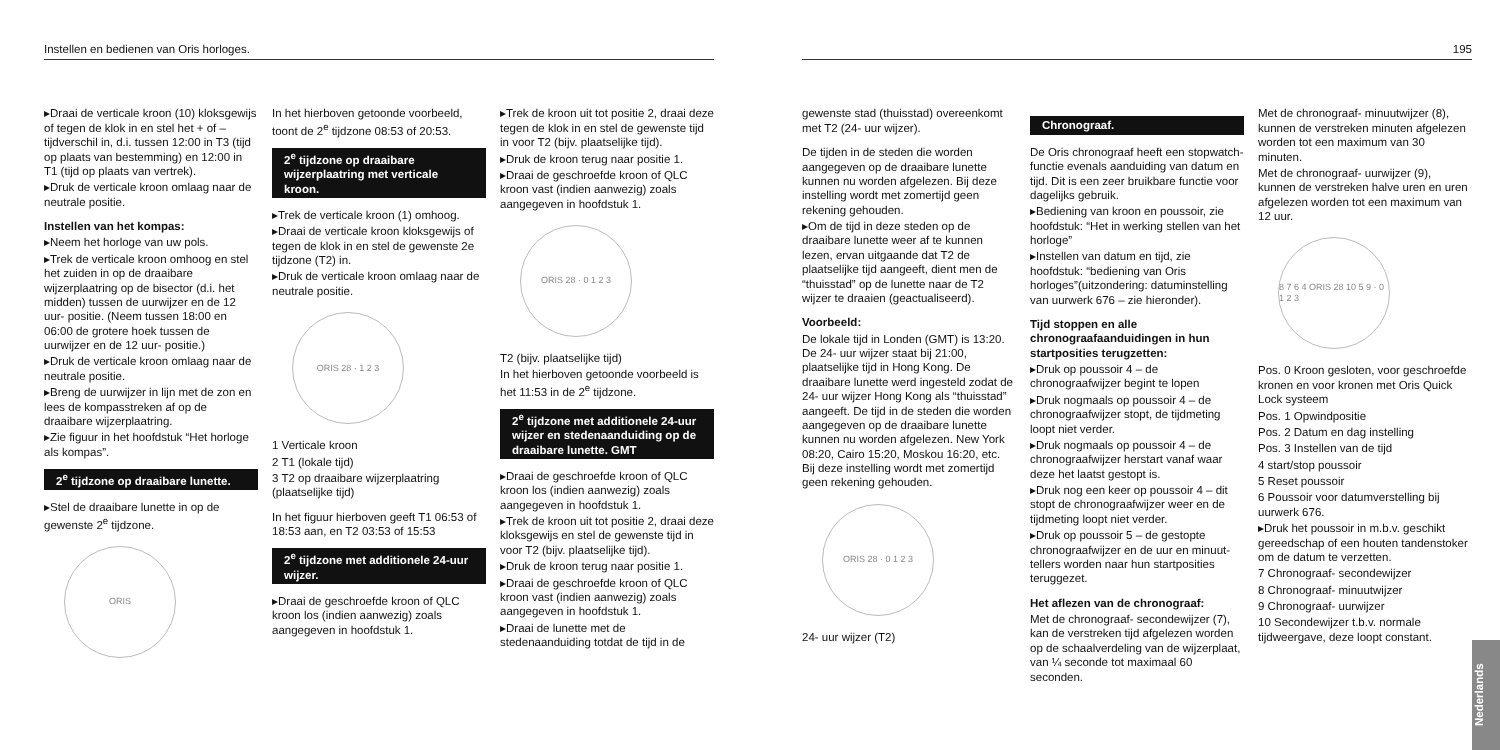Instellen en bedienen van Oris horloges.
▸Draai de verticale kroon (10) kloksgewijs of tegen de klok in en stel het + of – tijdverschil in, d.i. tussen 12:00 in T3 (tijd op plaats van bestemming) en 12:00 in T1 (tijd op plaats van vertrek).
▸Druk de verticale kroon omlaag naar de neutrale positie.
Instellen van het kompas:
▸Neem het horloge van uw pols.
▸Trek de verticale kroon omhoog en stel het zuiden in op de draaibare wijzerplaatring op de bisector (d.i. het midden) tussen de uurwijzer en de 12 uur- positie. (Neem tussen 18:00 en 06:00 de grotere hoek tussen de uurwijzer en de 12 uur- positie.)
▸Druk de verticale kroon omlaag naar de neutrale positie.
▸Breng de uurwijzer in lijn met de zon en lees de kompasstreken af op de draaibare wijzerplaatring.
▸Zie figuur in het hoofdstuk “Het horloge als kompas”.
2<sup>e</sup> tijdzone op draaibare lunette.
▸Stel de draaibare lunette in op de gewenste 2<sup>e</sup> tijdzone.
ORIS
In het hierboven getoonde voorbeeld, toont de 2<sup>e</sup> tijdzone 08:53 of 20:53.
2<sup>e</sup> tijdzone op draaibare wijzerplaatring met verticale kroon.
▸Trek de verticale kroon (1) omhoog.
▸Draai de verticale kroon kloksgewijs of tegen de klok in en stel de gewenste 2e tijdzone (T2) in.
▸Druk de verticale kroon omlaag naar de neutrale positie.
ORIS 28 · 1 2 3
1 Verticale kroon
2 T1 (lokale tijd)
3 T2 op draaibare wijzerplaatring (plaatselijke tijd)
In het figuur hierboven geeft T1 06:53 of 18:53 aan, en T2 03:53 of 15:53
2<sup>e</sup> tijdzone met additionele 24-uur wijzer.
▸Draai de geschroefde kroon of QLC kroon los (indien aanwezig) zoals aangegeven in hoofdstuk 1.
▸Trek de kroon uit tot positie 2, draai deze tegen de klok in en stel de gewenste tijd in voor T2 (bijv. plaatselijke tijd).
▸Druk de kroon terug naar positie 1.
▸Draai de geschroefde kroon of QLC kroon vast (indien aanwezig) zoals aangegeven in hoofdstuk 1.
ORIS 28 · 0 1 2 3
T2 (bijv. plaatselijke tijd)
In het hierboven getoonde voorbeeld is het 11:53 in de 2<sup>e</sup> tijdzone.
2<sup>e</sup> tijdzone met additionele 24-uur wijzer en stedenaanduiding op de draaibare lunette. GMT
▸Draai de geschroefde kroon of QLC kroon los (indien aanwezig) zoals aangegeven in hoofdstuk 1.
▸Trek de kroon uit tot positie 2, draai deze kloksgewijs en stel de gewenste tijd in voor T2 (bijv. plaatselijke tijd).
▸Druk de kroon terug naar positie 1.
▸Draai de geschroefde kroon of QLC kroon vast (indien aanwezig) zoals aangegeven in hoofdstuk 1.
▸Draai de lunette met de stedenaanduiding totdat de tijd in de
195
gewenste stad (thuisstad) overeenkomt met T2 (24- uur wijzer).
De tijden in de steden die worden aangegeven op de draaibare lunette kunnen nu worden afgelezen. Bij deze instelling wordt met zomertijd geen rekening gehouden.
▸Om de tijd in deze steden op de draaibare lunette weer af te kunnen lezen, ervan uitgaande dat T2 de plaatselijke tijd aangeeft, dient men de “thuisstad” op de lunette naar de T2 wijzer te draaien (geactualiseerd).
Voorbeeld:
De lokale tijd in Londen (GMT) is 13:20. De 24- uur wijzer staat bij 21:00, plaatselijke tijd in Hong Kong. De draaibare lunette werd ingesteld zodat de 24- uur wijzer Hong Kong als “thuisstad” aangeeft. De tijd in de steden die worden aangegeven op de draaibare lunette kunnen nu worden afgelezen. New York 08:20, Cairo 15:20, Moskou 16:20, etc. Bij deze instelling wordt met zomertijd geen rekening gehouden.
ORIS 28 · 0 1 2 3
24- uur wijzer (T2)
Chronograaf.
De Oris chronograaf heeft een stopwatch- functie evenals aanduiding van datum en tijd. Dit is een zeer bruikbare functie voor dagelijks gebruik.
▸Bediening van kroon en poussoir, zie hoofdstuk: “Het in werking stellen van het horloge”
▸Instellen van datum en tijd, zie hoofdstuk: “bediening van Oris horloges”(uitzondering: datuminstelling van uurwerk 676 – zie hieronder).
Tijd stoppen en alle chronograafaanduidingen in hun startposities terugzetten:
▸Druk op poussoir 4 – de chronograafwijzer begint te lopen
▸Druk nogmaals op poussoir 4 – de chronograafwijzer stopt, de tijdmeting loopt niet verder.
▸Druk nogmaals op poussoir 4 – de chronograafwijzer herstart vanaf waar deze het laatst gestopt is.
▸Druk nog een keer op poussoir 4 – dit stopt de chronograafwijzer weer en de tijdmeting loopt niet verder.
▸Druk op poussoir 5 – de gestopte chronograafwijzer en de uur en minuut- tellers worden naar hun startposities teruggezet.
Het aflezen van de chronograaf:
Met de chronograaf- secondewijzer (7), kan de verstreken tijd afgelezen worden op de schaalverdeling van de wijzerplaat, van ¼ seconde tot maximaal 60 seconden.
Met de chronograaf- minuutwijzer (8), kunnen de verstreken minuten afgelezen worden tot een maximum van 30 minuten.
Met de chronograaf- uurwijzer (9), kunnen de verstreken halve uren en uren afgelezen worden tot een maximum van 12 uur.
8 7 6 4 ORIS 28 10 5 9 · 0 1 2 3
Pos. 0 Kroon gesloten, voor geschroefde kronen en voor kronen met Oris Quick Lock systeem
Pos. 1 Opwindpositie
Pos. 2 Datum en dag instelling
Pos. 3 Instellen van de tijd
4 start/stop poussoir
5 Reset poussoir
6 Poussoir voor datumverstelling bij uurwerk 676.
▸Druk het poussoir in m.b.v. geschikt gereedschap of een houten tandenstoker om de datum te verzetten.
7 Chronograaf- secondewijzer
8 Chronograaf- minuutwijzer
9 Chronograaf- uurwijzer
10 Secondewijzer t.b.v. normale tijdweergave, deze loopt constant.
Nederlands